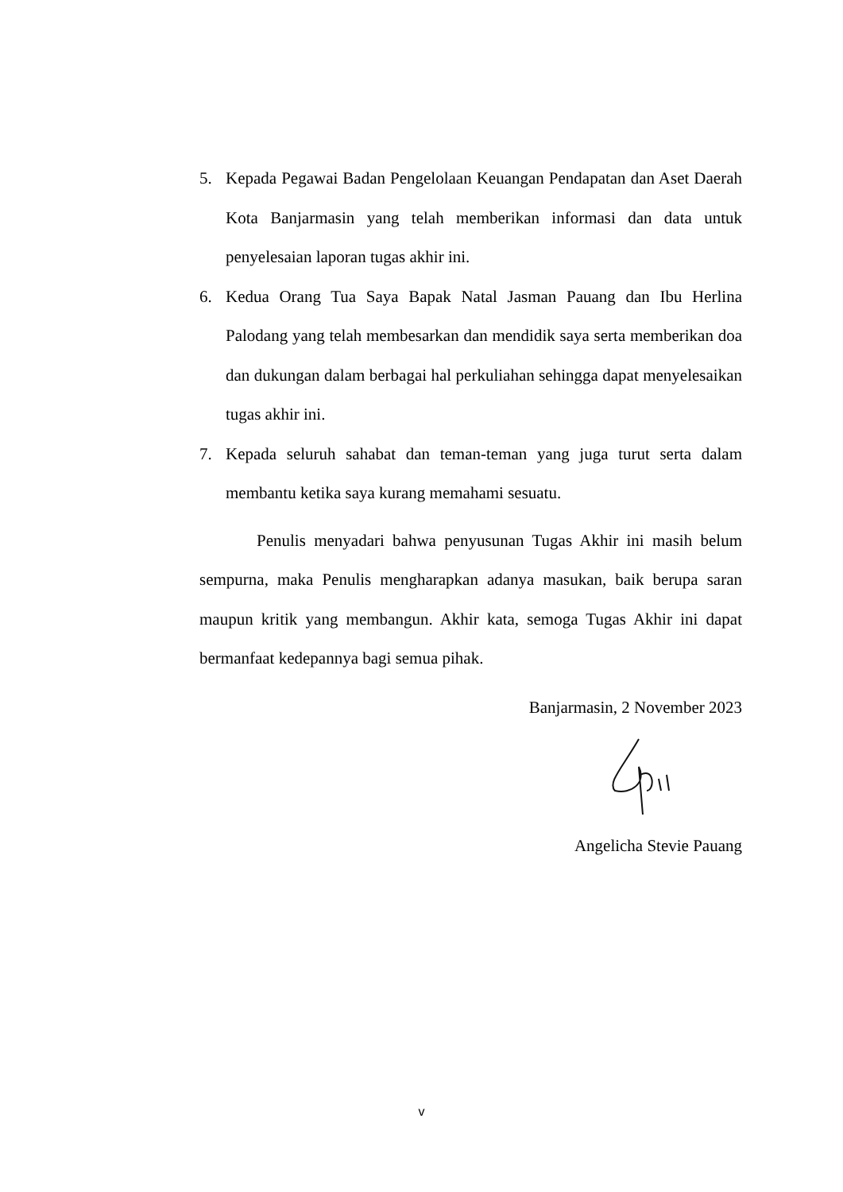5. Kepada Pegawai Badan Pengelolaan Keuangan Pendapatan dan Aset Daerah Kota Banjarmasin yang telah memberikan informasi dan data untuk penyelesaian laporan tugas akhir ini.
6. Kedua Orang Tua Saya Bapak Natal Jasman Pauang dan Ibu Herlina Palodang yang telah membesarkan dan mendidik saya serta memberikan doa dan dukungan dalam berbagai hal perkuliahan sehingga dapat menyelesaikan tugas akhir ini.
7. Kepada seluruh sahabat dan teman-teman yang juga turut serta dalam membantu ketika saya kurang memahami sesuatu.
Penulis menyadari bahwa penyusunan Tugas Akhir ini masih belum sempurna, maka Penulis mengharapkan adanya masukan, baik berupa saran maupun kritik yang membangun. Akhir kata, semoga Tugas Akhir ini dapat bermanfaat kedepannya bagi semua pihak.
Banjarmasin, 2 November 2023
Angelicha Stevie Pauang
v